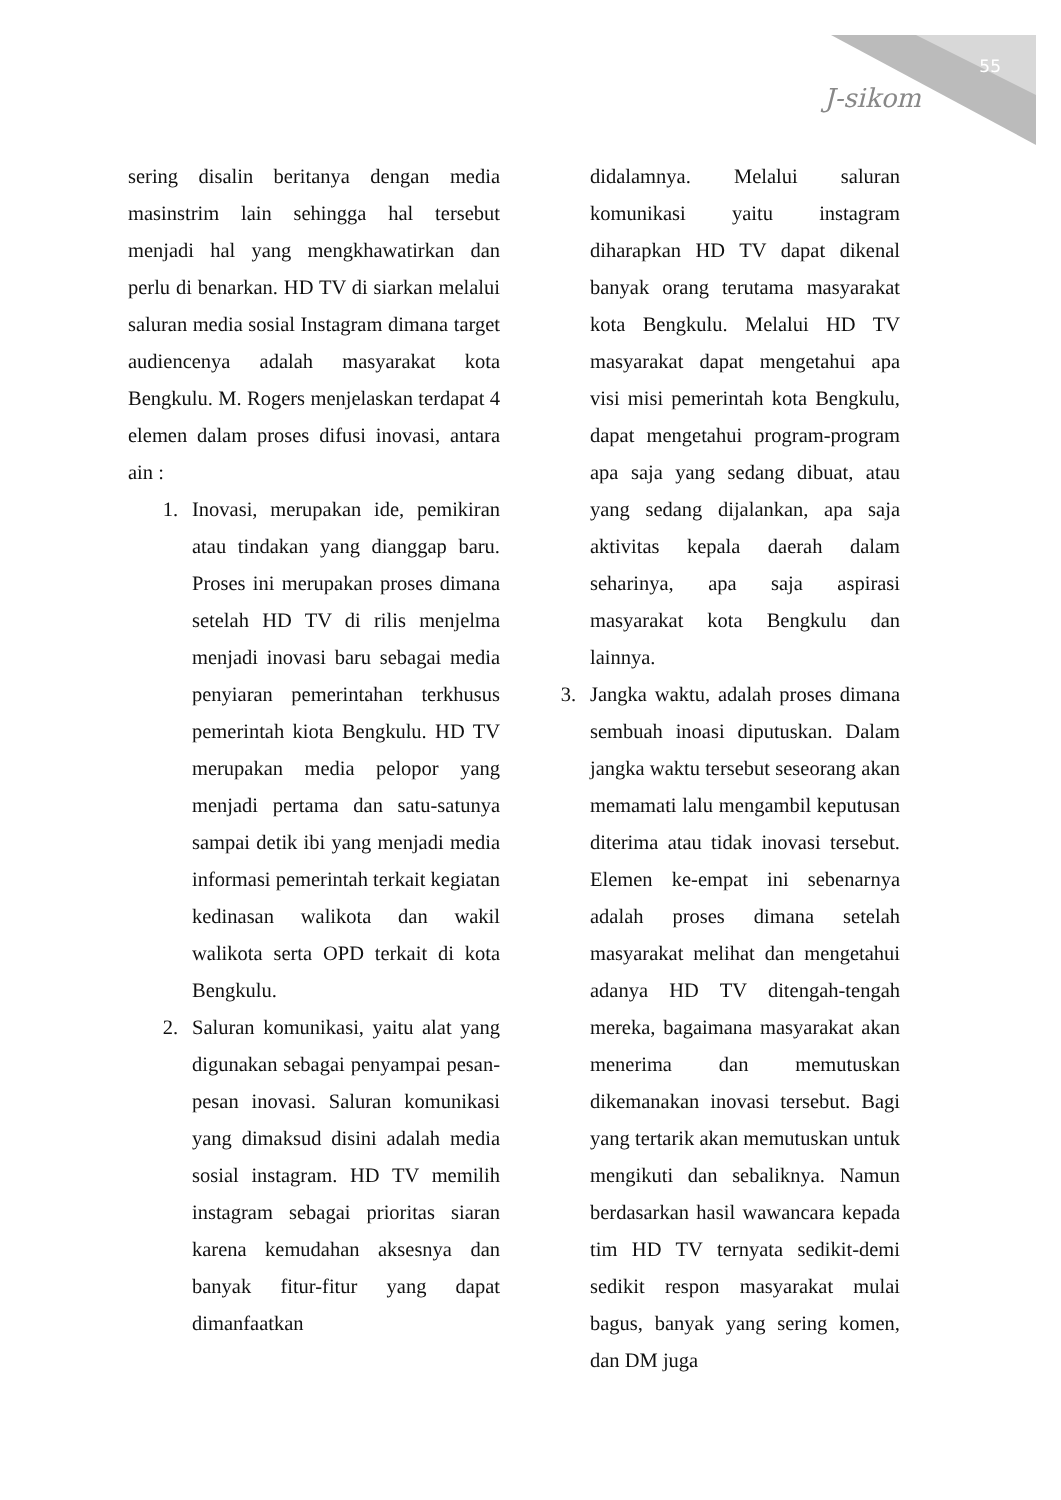55
J-sikom
sering disalin beritanya dengan media masinstrim lain sehingga hal tersebut menjadi hal yang mengkhawatirkan dan perlu di benarkan. HD TV di siarkan melalui saluran media sosial Instagram dimana target audiencenya adalah masyarakat kota Bengkulu. M. Rogers menjelaskan terdapat 4 elemen dalam proses difusi inovasi, antara ain :
1. Inovasi, merupakan ide, pemikiran atau tindakan yang dianggap baru. Proses ini merupakan proses dimana setelah HD TV di rilis menjelma menjadi inovasi baru sebagai media penyiaran pemerintahan terkhusus pemerintah kiota Bengkulu. HD TV merupakan media pelopor yang menjadi pertama dan satu-satunya sampai detik ibi yang menjadi media informasi pemerintah terkait kegiatan kedinasan walikota dan wakil walikota serta OPD terkait di kota Bengkulu.
2. Saluran komunikasi, yaitu alat yang digunakan sebagai penyampai pesan-pesan inovasi. Saluran komunikasi yang dimaksud disini adalah media sosial instagram. HD TV memilih instagram sebagai prioritas siaran karena kemudahan aksesnya dan banyak fitur-fitur yang dapat dimanfaatkan
didalamnya. Melalui saluran komunikasi yaitu instagram diharapkan HD TV dapat dikenal banyak orang terutama masyarakat kota Bengkulu. Melalui HD TV masyarakat dapat mengetahui apa visi misi pemerintah kota Bengkulu, dapat mengetahui program-program apa saja yang sedang dibuat, atau yang sedang dijalankan, apa saja aktivitas kepala daerah dalam seharinya, apa saja aspirasi masyarakat kota Bengkulu dan lainnya.
3. Jangka waktu, adalah proses dimana sembuah inoasi diputuskan. Dalam jangka waktu tersebut seseorang akan memamati lalu mengambil keputusan diterima atau tidak inovasi tersebut. Elemen ke-empat ini sebenarnya adalah proses dimana setelah masyarakat melihat dan mengetahui adanya HD TV ditengah-tengah mereka, bagaimana masyarakat akan menerima dan memutuskan dikemanakan inovasi tersebut. Bagi yang tertarik akan memutuskan untuk mengikuti dan sebaliknya. Namun berdasarkan hasil wawancara kepada tim HD TV ternyata sedikit-demi sedikit respon masyarakat mulai bagus, banyak yang sering komen, dan DM juga